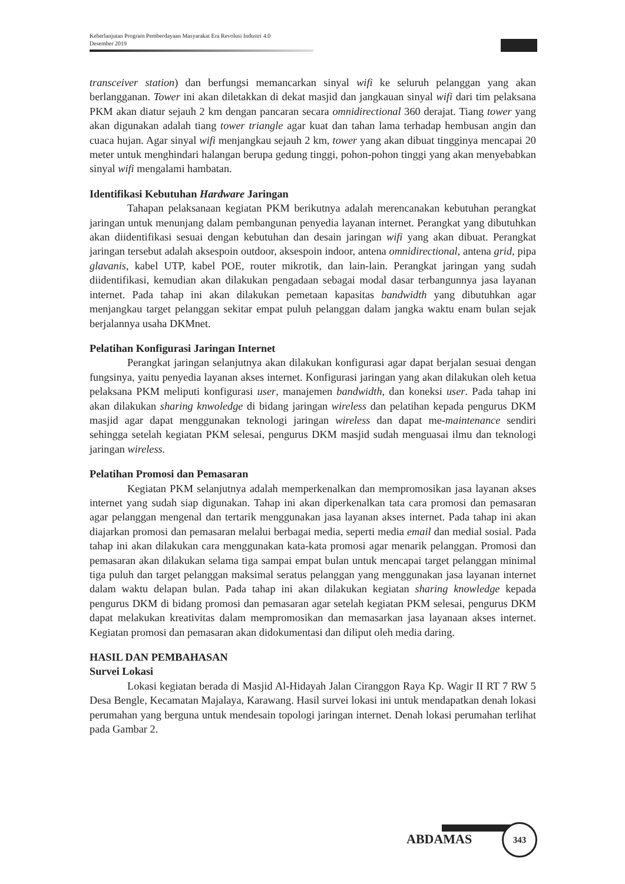Keberlanjutan Program Pemberdayaan Masyarakat Era Revolusi Industri 4.0
Desember 2019
transceiver station) dan berfungsi memancarkan sinyal wifi ke seluruh pelanggan yang akan berlangganan. Tower ini akan diletakkan di dekat masjid dan jangkauan sinyal wifi dari tim pelaksana PKM akan diatur sejauh 2 km dengan pancaran secara omnidirectional 360 derajat. Tiang tower yang akan digunakan adalah tiang tower triangle agar kuat dan tahan lama terhadap hembusan angin dan cuaca hujan. Agar sinyal wifi menjangkau sejauh 2 km, tower yang akan dibuat tingginya mencapai 20 meter untuk menghindari halangan berupa gedung tinggi, pohon-pohon tinggi yang akan menyebabkan sinyal wifi mengalami hambatan.
Identifikasi Kebutuhan Hardware Jaringan
Tahapan pelaksanaan kegiatan PKM berikutnya adalah merencanakan kebutuhan perangkat jaringan untuk menunjang dalam pembangunan penyedia layanan internet. Perangkat yang dibutuhkan akan diidentifikasi sesuai dengan kebutuhan dan desain jaringan wifi yang akan dibuat. Perangkat jaringan tersebut adalah aksespoin outdoor, aksespoin indoor, antena omnidirectional, antena grid, pipa glavanis, kabel UTP, kabel POE, router mikrotik, dan lain-lain. Perangkat jaringan yang sudah diidentifikasi, kemudian akan dilakukan pengadaan sebagai modal dasar terbangunnya jasa layanan internet. Pada tahap ini akan dilakukan pemetaan kapasitas bandwidth yang dibutuhkan agar menjangkau target pelanggan sekitar empat puluh pelanggan dalam jangka waktu enam bulan sejak berjalannya usaha DKMnet.
Pelatihan Konfigurasi Jaringan Internet
Perangkat jaringan selanjutnya akan dilakukan konfigurasi agar dapat berjalan sesuai dengan fungsinya, yaitu penyedia layanan akses internet. Konfigurasi jaringan yang akan dilakukan oleh ketua pelaksana PKM meliputi konfigurasi user, manajemen bandwidth, dan koneksi user. Pada tahap ini akan dilakukan sharing knwoledge di bidang jaringan wireless dan pelatihan kepada pengurus DKM masjid agar dapat menggunakan teknologi jaringan wireless dan dapat me-maintenance sendiri sehingga setelah kegiatan PKM selesai, pengurus DKM masjid sudah menguasai ilmu dan teknologi jaringan wireless.
Pelatihan Promosi dan Pemasaran
Kegiatan PKM selanjutnya adalah memperkenalkan dan mempromosikan jasa layanan akses internet yang sudah siap digunakan. Tahap ini akan diperkenalkan tata cara promosi dan pemasaran agar pelanggan mengenal dan tertarik menggunakan jasa layanan akses internet. Pada tahap ini akan diajarkan promosi dan pemasaran melalui berbagai media, seperti media email dan medial sosial. Pada tahap ini akan dilakukan cara menggunakan kata-kata promosi agar menarik pelanggan. Promosi dan pemasaran akan dilakukan selama tiga sampai empat bulan untuk mencapai target pelanggan minimal tiga puluh dan target pelanggan maksimal seratus pelanggan yang menggunakan jasa layanan internet dalam waktu delapan bulan. Pada tahap ini akan dilakukan kegiatan sharing knowledge kepada pengurus DKM di bidang promosi dan pemasaran agar setelah kegiatan PKM selesai, pengurus DKM dapat melakukan kreativitas dalam mempromosikan dan memasarkan jasa layanaan akses internet. Kegiatan promosi dan pemasaran akan didokumentasi dan diliput oleh media daring.
HASIL DAN PEMBAHASAN
Survei Lokasi
Lokasi kegiatan berada di Masjid Al-Hidayah Jalan Ciranggon Raya Kp. Wagir II RT 7 RW 5 Desa Bengle, Kecamatan Majalaya, Karawang. Hasil survei lokasi ini untuk mendapatkan denah lokasi perumahan yang berguna untuk mendesain topologi jaringan internet. Denah lokasi perumahan terlihat pada Gambar 2.
ABDAMAS
343